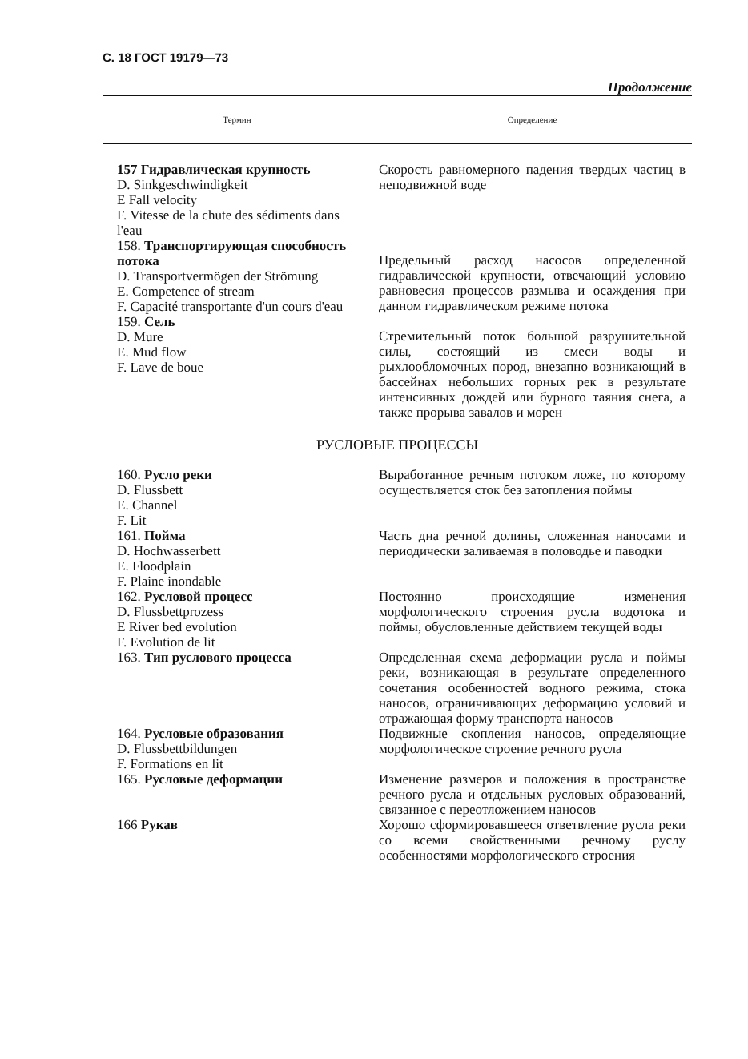С. 18 ГОСТ 19179—73
Продолжение
| Термин | Определение |
| --- | --- |
| 157 Гидравлическая крупность D. Sinkgeschwindigkeit E Fall velocity F. Vitesse de la chute des sédiments dans l'eau | Скорость равномерного падения твердых частиц в неподвижной воде |
| 158. Транспортирующая способность потока D. Transportvermögen der Strömung E. Competence of stream F. Capacité transportante d'un cours d'eau | Предельный расход насосов определенной гидравлической крупности, отвечающий условию равновесия процессов размыва и осаждения при данном гидравлическом режиме потока |
| 159. Сель D. Mure E. Mud flow F. Lave de boue | Стремительный поток большой разрушительной силы, состоящий из смеси воды и рыхлообломочных пород, внезапно возникающий в бассейнах небольших горных рек в результате интенсивных дождей или бурного таяния снега, а также прорыва завалов и морен |
| РУСЛОВЫЕ ПРОЦЕССЫ | |
| 160. Русло реки D. Flussbett E. Channel F. Lit | Выработанное речным потоком ложе, по которому осуществляется сток без затопления поймы |
| 161. Пойма D. Hochwasserbett E. Floodplain F. Plaine inondable | Часть дна речной долины, сложенная наносами и периодически заливаемая в половодье и паводки |
| 162. Русловой процесс D. Flussbettprozess E River bed evolution F. Evolution de lit | Постоянно происходящие изменения морфологического строения русла водотока и поймы, обусловленные действием текущей воды |
| 163. Тип руслового процесса | Определенная схема деформации русла и поймы реки, возникающая в результате определенного сочетания особенностей водного режима, стока наносов, ограничивающих деформацию условий и отражающая форму транспорта наносов |
| 164. Русловые образования D. Flussbettbildungen F. Formations en lit | Подвижные скопления наносов, определяющие морфологическое строение речного русла |
| 165. Русловые деформации | Изменение размеров и положения в пространстве речного русла и отдельных русловых образований, связанное с переотложением наносов |
| 166 Рукав | Хорошо сформировавшееся ответвление русла реки со всеми свойственными речному руслу особенностями морфологического строения |